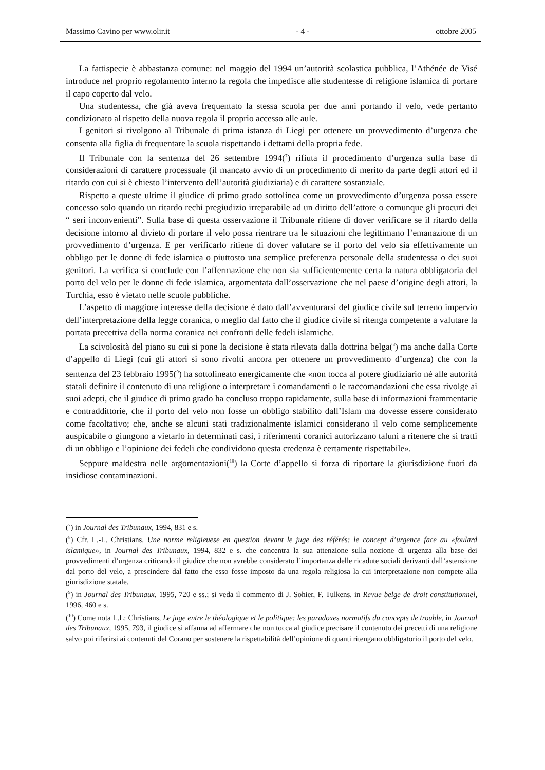Massimo Cavino per www.olir.it - 4 - ottobre 2005
La fattispecie è abbastanza comune: nel maggio del 1994 un’autorità scolastica pubblica, l’Athénée de Visé introduce nel proprio regolamento interno la regola che impedisce alle studentesse di religione islamica di portare il capo coperto dal velo.
Una studentessa, che già aveva frequentato la stessa scuola per due anni portando il velo, vede pertanto condizionato al rispetto della nuova regola il proprio accesso alle aule.
I genitori si rivolgono al Tribunale di prima istanza di Liegi per ottenere un provvedimento d’urgenza che consenta alla figlia di frequentare la scuola rispettando i dettami della propria fede.
Il Tribunale con la sentenza del 26 settembre 1994(<sup>7</sup>) rifiuta il procedimento d’urgenza sulla base di considerazioni di carattere processuale (il mancato avvio di un procedimento di merito da parte degli attori ed il ritardo con cui si è chiesto l’intervento dell’autorità giudiziaria) e di carattere sostanziale.
Rispetto a queste ultime il giudice di primo grado sottolinea come un provvedimento d’urgenza possa essere concesso solo quando un ritardo rechi pregiudizio irreparabile ad un diritto dell’attore o comunque gli procuri dei “ seri inconvenienti”. Sulla base di questa osservazione il Tribunale ritiene di dover verificare se il ritardo della decisione intorno al divieto di portare il velo possa rientrare tra le situazioni che legittimano l’emanazione di un provvedimento d’urgenza. E per verificarlo ritiene di dover valutare se il porto del velo sia effettivamente un obbligo per le donne di fede islamica o piuttosto una semplice preferenza personale della studentessa o dei suoi genitori. La verifica si conclude con l’affermazione che non sia sufficientemente certa la natura obbligatoria del porto del velo per le donne di fede islamica, argomentata dall’osservazione che nel paese d’origine degli attori, la Turchia, esso è vietato nelle scuole pubbliche.
L’aspetto di maggiore interesse della decisione è dato dall’avventurarsi del giudice civile sul terreno impervio dell’interpretazione della legge coranica, o meglio dal fatto che il giudice civile si ritenga competente a valutare la portata precettiva della norma coranica nei confronti delle fedeli islamiche.
La scivolosità del piano su cui si pone la decisione è stata rilevata dalla dottrina belga(<sup>8</sup>) ma anche dalla Corte d’appello di Liegi (cui gli attori si sono rivolti ancora per ottenere un provvedimento d’urgenza) che con la sentenza del 23 febbraio 1995(<sup>9</sup>) ha sottolineato energicamente che «non tocca al potere giudiziario né alle autorità statali definire il contenuto di una religione o interpretare i comandamenti o le raccomandazioni che essa rivolge ai suoi adepti, che il giudice di primo grado ha concluso troppo rapidamente, sulla base di informazioni frammentarie e contraddittorie, che il porto del velo non fosse un obbligo stabilito dall’Islam ma dovesse essere considerato come facoltativo; che, anche se alcuni stati tradizionalmente islamici considerano il velo come semplicemente auspicabile o giungono a vietarlo in determinati casi, i riferimenti coranici autorizzano taluni a ritenere che si tratti di un obbligo e l’opinione dei fedeli che condividono questa credenza è certamente rispettabile».
Seppure maldestra nelle argomentazioni(<sup>10</sup>) la Corte d’appello si forza di riportare la giurisdizione fuori da insidiose contaminazioni.
(<sup>7</sup>) in Journal des Tribunaux, 1994, 831 e s.
(<sup>8</sup>) Cfr. L.-L. Christians, Une norme religieuese en question devant le juge des référés: le concept d’urgence face au «foulard islamique», in Journal des Tribunaux, 1994, 832 e s. che concentra la sua attenzione sulla nozione di urgenza alla base dei provvedimenti d’urgenza criticando il giudice che non avrebbe considerato l’importanza delle ricadute sociali derivanti dall’astensione dal porto del velo, a prescindere dal fatto che esso fosse imposto da una regola religiosa la cui interpretazione non compete alla giurisdizione statale.
(<sup>9</sup>) in Journal des Tribunaux, 1995, 720 e ss.; si veda il commento di J. Sohier, F. Tulkens, in Revue belge de droit constitutionnel, 1996, 460 e s.
(<sup>10</sup>) Come nota L.L: Christians, Le juge entre le théologique et le politique: les paradoxes normatifs du concepts de trouble, in Journal des Tribunaux, 1995, 793, il giudice si affanna ad affermare che non tocca al giudice precisare il contenuto dei precetti di una religione salvo poi riferirsi ai contenuti del Corano per sostenere la rispettabilità dell’opinione di quanti ritengano obbligatorio il porto del velo.